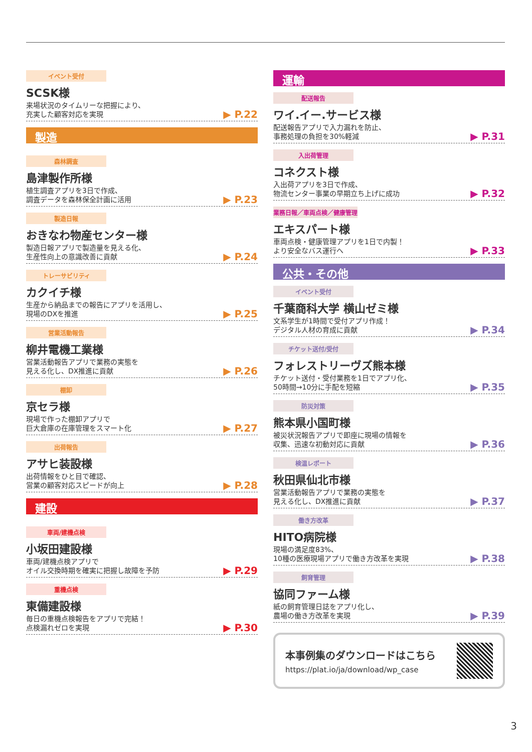イベント受付
SCSK様
来場状況のタイムリーな把握により、
充実した顧客対応を実現 ▶ P.22
製造
森林調査
島津製作所様
植生調査アプリを3日で作成、
調査データを森林保全計画に活用 ▶ P.23
製造日報
おきなわ物産センター様
製造日報アプリで製造量を見える化、
生産性向上の意識改善に貢献 ▶ P.24
トレーサビリティ
カクイチ様
生産から納品までの報告にアプリを活用し、
現場のDXを推進 ▶ P.25
営業活動報告
柳井電機工業様
営業活動報告アプリで業務の実態を
見える化し、DX推進に貢献 ▶ P.26
棚卸
京セラ様
現場で作った棚卸アプリで
巨大倉庫の在庫管理をスマート化 ▶ P.27
出荷報告
アサヒ装設様
出荷情報をひと目で確認、
営業の顧客対応スピードが向上 ▶ P.28
建設
車両/建機点検
小坂田建設様
車両/建機点検アプリで
オイル交換時期を確実に把握し故障を予防 ▶ P.29
重機点検
東備建設様
毎日の重機点検報告をアプリで完結！
点検漏れゼロを実現 ▶ P.30
運輸
配送報告
ワイ.イー.サービス様
配送報告アプリで入力漏れを防止、
事務処理の負担を30%軽減 ▶ P.31
入出荷管理
コネクスト様
入出荷アプリを3日で作成、
物流センター事業の早期立ち上げに成功 ▶ P.32
業務日報／車両点検／健康管理
エキスパート様
車両点検・健康管理アプリを1日で内製！
より安全なバス運行へ ▶ P.33
公共・その他
イベント受付
千葉商科大学 横山ゼミ様
文系学生が1時間で受付アプリ作成！
デジタル人材の育成に貢献 ▶ P.34
チケット送付/受付
フォレストリーヴズ熊本様
チケット送付・受付業務を1日でアプリ化、
50時間→10分に手配を短縮 ▶ P.35
防災対策
熊本県小国町様
被災状況報告アプリで即座に現場の情報を
収集、迅速な初動対応に貢献 ▶ P.36
検温レポート
秋田県仙北市様
営業活動報告アプリで業務の実態を
見える化し、DX推進に貢献 ▶ P.37
働き方改革
HITO病院様
現場の満足度83%、
10種の医療現場アプリで働き方改革を実現 ▶ P.38
飼育管理
協同ファーム様
紙の飼育管理日誌をアプリ化し、
農場の働き方改革を実現 ▶ P.39
本事例集のダウンロードはこちら
https://plat.io/ja/download/wp_case
3